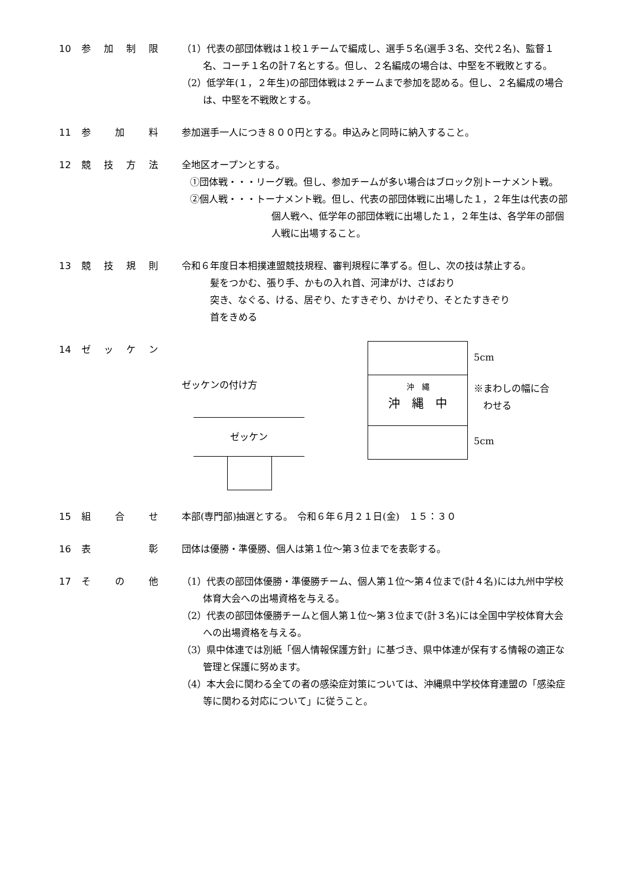10 参加制限 （1）代表の部団体戦は１校１チームで編成し、選手５名(選手３名、交代２名)、監督１名、コーチ１名の計７名とする。但し、２名編成の場合は、中堅を不戦敗とする。
（2）低学年(１，２年生)の部団体戦は２チームまで参加を認める。但し、２名編成の場合は、中堅を不戦敗とする。
11 参加料 参加選手一人につき８００円とする。申込みと同時に納入すること。
12 競技方法 全地区オープンとする。
①団体戦・・・リーグ戦。但し、参加チームが多い場合はブロック別トーナメント戦。
②個人戦・・・トーナメント戦。但し、代表の部団体戦に出場した１，２年生は代表の部個人戦へ、低学年の部団体戦に出場した１，２年生は、各学年の部個人戦に出場すること。
13 競技規則 令和６年度日本相撲連盟競技規程、審判規程に準ずる。但し、次の技は禁止する。
髪をつかむ、張り手、かもの入れ首、河津がけ、さばおり
突き、なぐる、ける、居ぞり、たすきぞり、かけぞり、そとたすきぞり
首をきめる
14 ゼッケン
ゼッケンの付け方
ゼッケン
沖　縄
沖　縄　中
5cm
※まわしの幅に合
　わせる
5cm
15 組合せ 本部(専門部)抽選とする。　令和６年６月２１日(金)　１５：３０
16 表彰 団体は優勝・準優勝、個人は第１位～第３位までを表彰する。
17 その他 （1）代表の部団体優勝・準優勝チーム、個人第１位～第４位まで(計４名)には九州中学校体育大会への出場資格を与える。
（2）代表の部団体優勝チームと個人第１位～第３位まで(計３名)には全国中学校体育大会への出場資格を与える。
（3）県中体連では別紙「個人情報保護方針」に基づき、県中体連が保有する情報の適正な管理と保護に努めます。
（4）本大会に関わる全ての者の感染症対策については、沖縄県中学校体育連盟の「感染症等に関わる対応について」に従うこと。